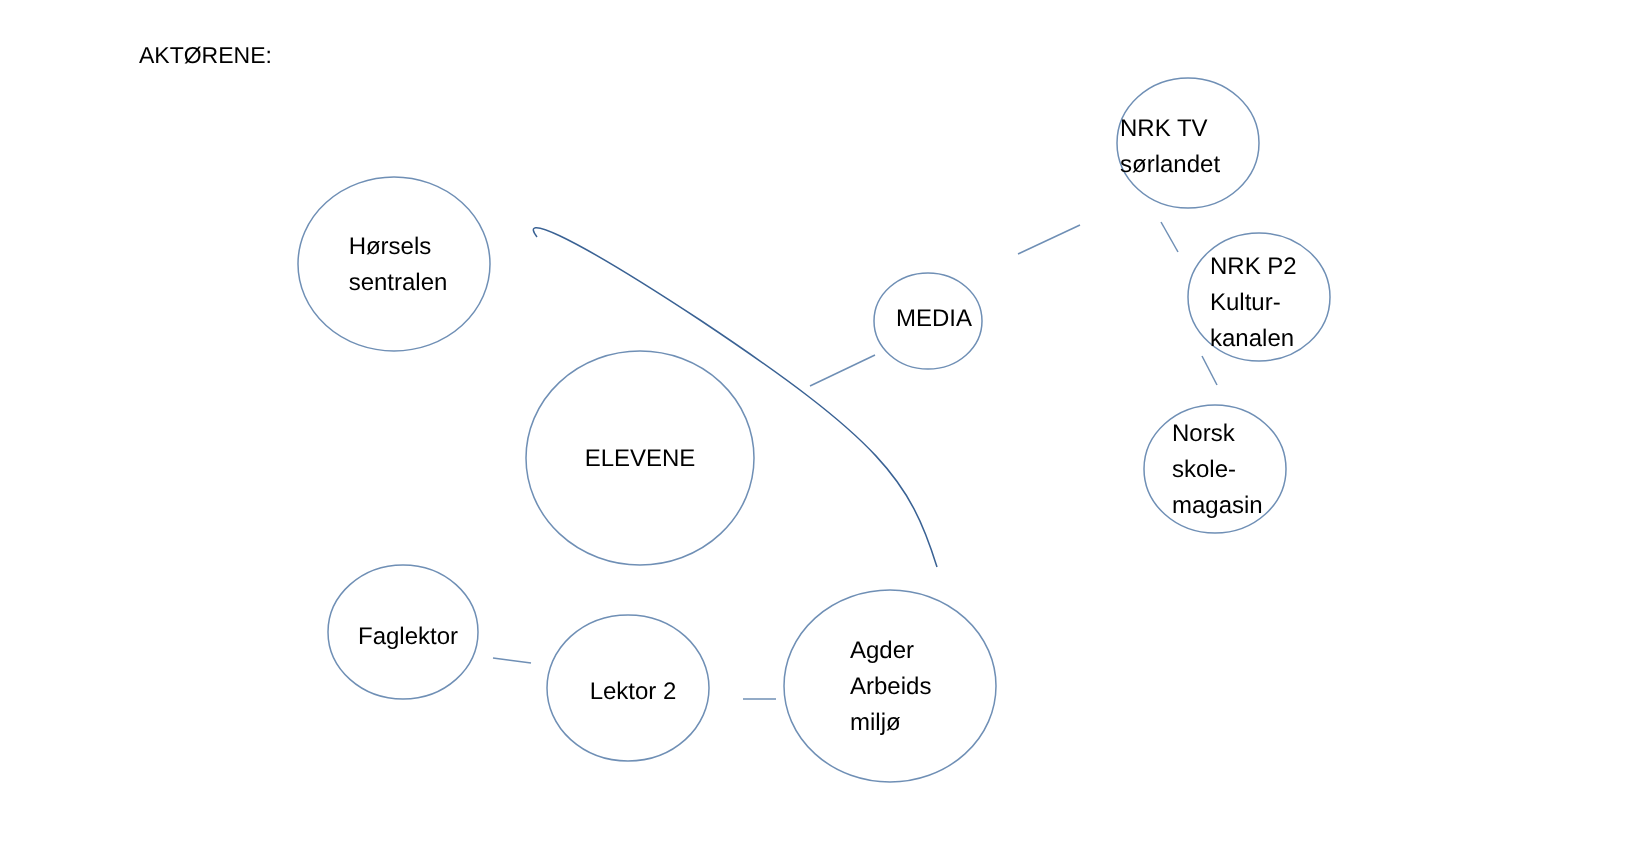AKTØRENE:
Hørsels
sentralen
ELEVENE
Faglektor
Lektor 2
Agder
Arbeids
miljø
MEDIA
NRK TV
sørlandet
NRK P2
Kultur-
kanalen
Norsk
skole-
magasin